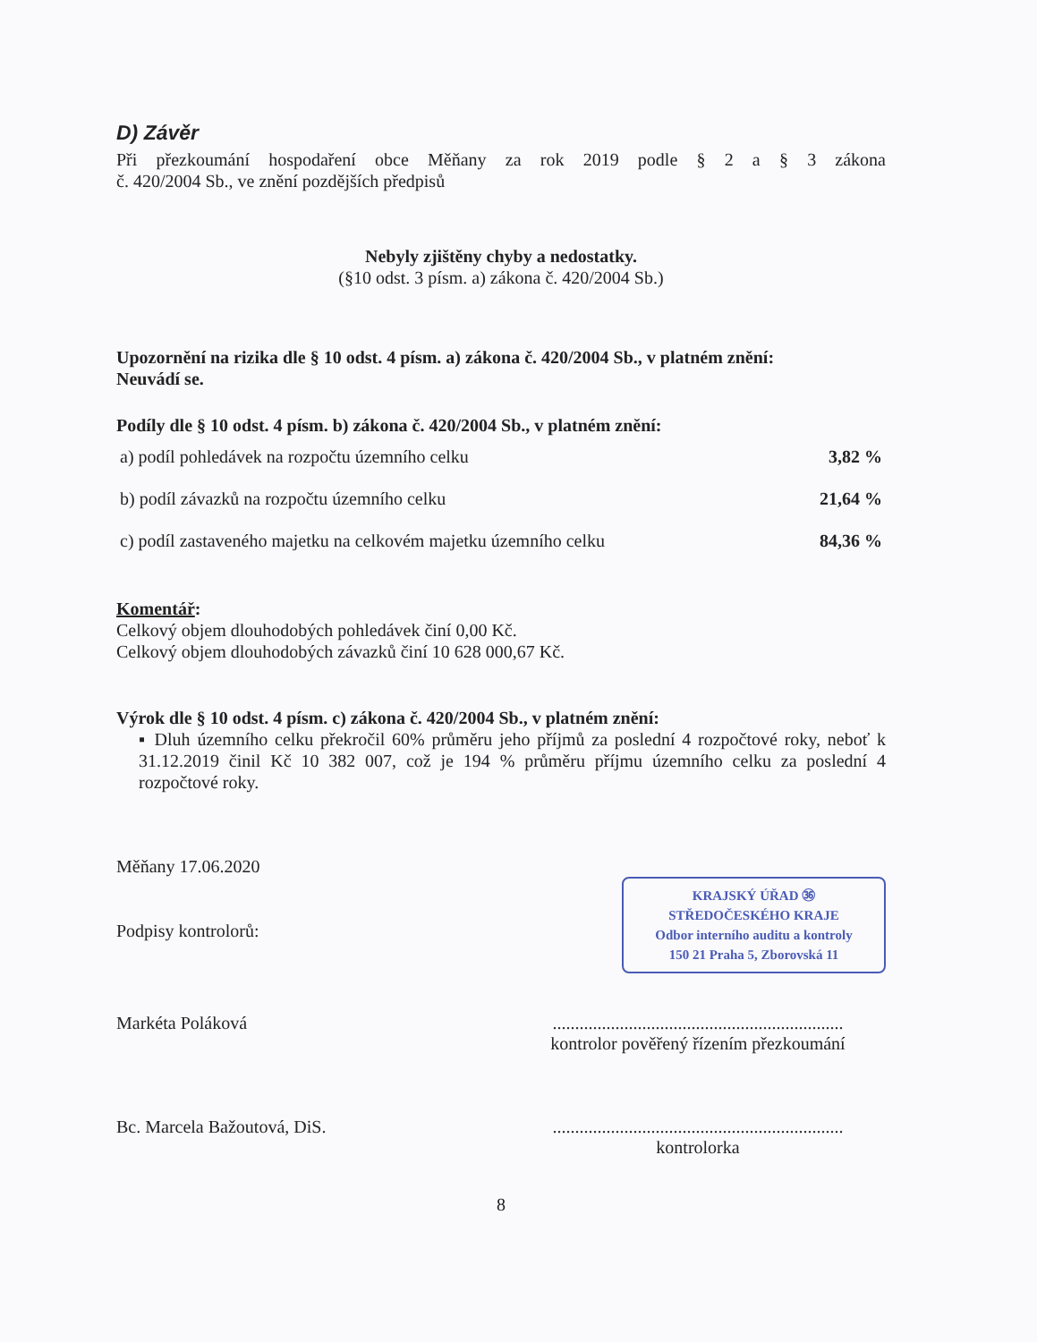D) Závěr
Při přezkoumání hospodaření obce Měňany za rok 2019 podle § 2 a § 3 zákona
č. 420/2004 Sb., ve znění pozdějších předpisů
Nebyly zjištěny chyby a nedostatky.
(§10 odst. 3 písm. a) zákona č. 420/2004 Sb.)
Upozornění na rizika dle § 10 odst. 4 písm. a) zákona č. 420/2004 Sb., v platném znění:
Neuvádí se.
Podíly dle § 10 odst. 4 písm. b) zákona č. 420/2004 Sb., v platném znění:
| a) podíl pohledávek na rozpočtu územního celku | 3,82 % |
| b) podíl závazků na rozpočtu územního celku | 21,64 % |
| c) podíl zastaveného majetku na celkovém majetku územního celku | 84,36 % |
Komentář:
Celkový objem dlouhodobých pohledávek činí 0,00 Kč.
Celkový objem dlouhodobých závazků činí 10 628 000,67 Kč.
Výrok dle § 10 odst. 4 písm. c) zákona č. 420/2004 Sb., v platném znění:
▪ Dluh územního celku překročil 60% průměru jeho příjmů za poslední 4 rozpočtové roky, neboť k 31.12.2019 činil Kč 10 382 007, což je 194 % průměru příjmu územního celku za poslední 4 rozpočtové roky.
Měňany 17.06.2020
KRAJSKÝ ÚŘAD ㊱
STŘEDOČESKÉHO KRAJE
Odbor interního auditu a kontroly
150 21 Praha 5, Zborovská 11
Podpisy kontrolorů:
Markéta Poláková .................................................................
kontrolor pověřený řízením přezkoumání
Bc. Marcela Bažoutová, DiS. .................................................................
kontrolorka
8